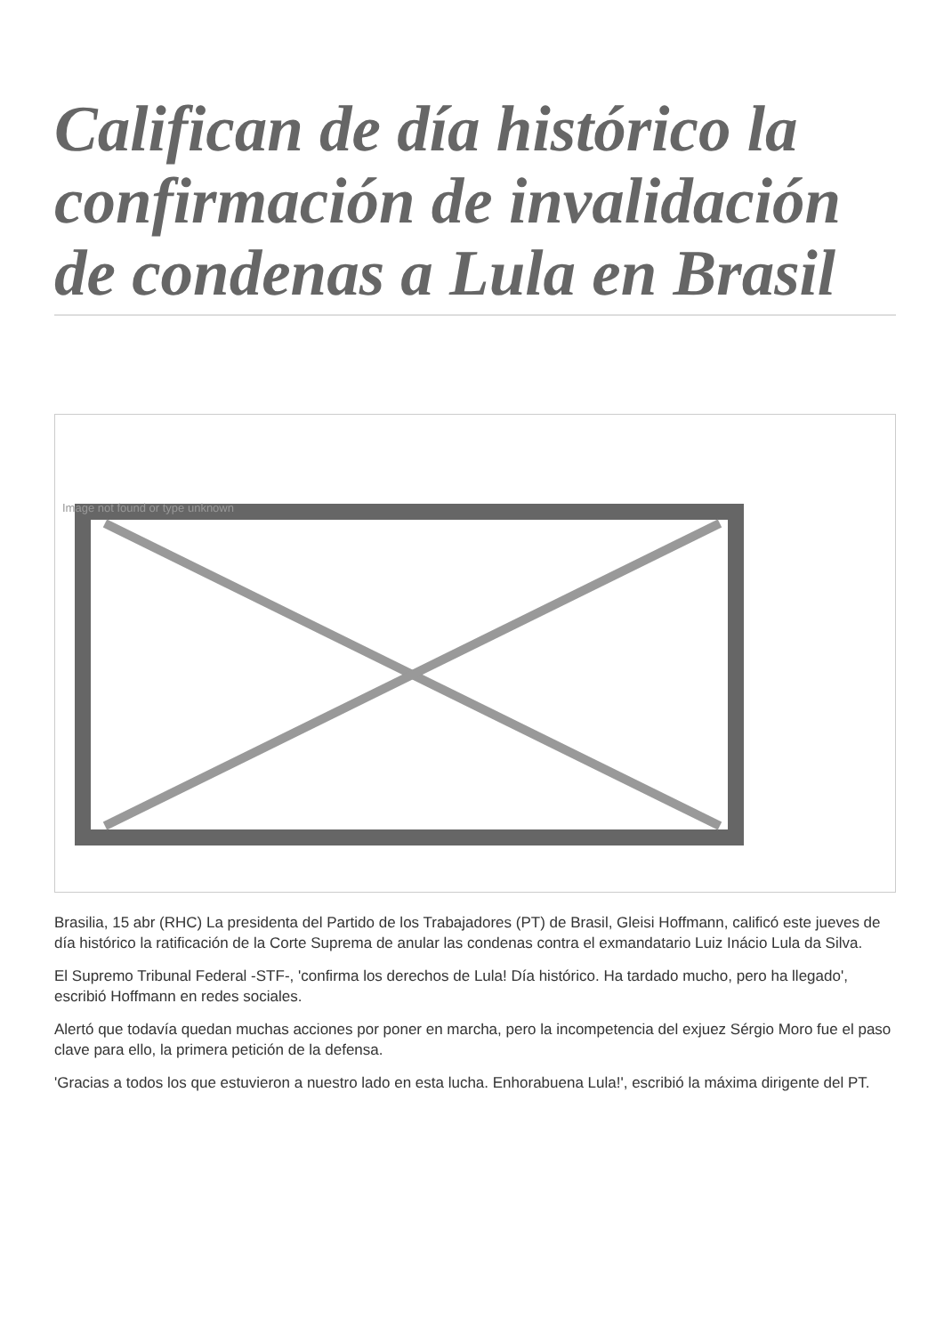Califican de día histórico la confirmación de invalidación de condenas a Lula en Brasil
Image not found or type unknown
Brasilia, 15 abr (RHC) La presidenta del Partido de los Trabajadores (PT) de Brasil, Gleisi Hoffmann, calificó este jueves de día histórico la ratificación de la Corte Suprema de anular las condenas contra el exmandatario Luiz Inácio Lula da Silva.
El Supremo Tribunal Federal -STF-, 'confirma los derechos de Lula! Día histórico. Ha tardado mucho, pero ha llegado', escribió Hoffmann en redes sociales.
Alertó que todavía quedan muchas acciones por poner en marcha, pero la incompetencia del exjuez Sérgio Moro fue el paso clave para ello, la primera petición de la defensa.
'Gracias a todos los que estuvieron a nuestro lado en esta lucha. Enhorabuena Lula!', escribió la máxima dirigente del PT.